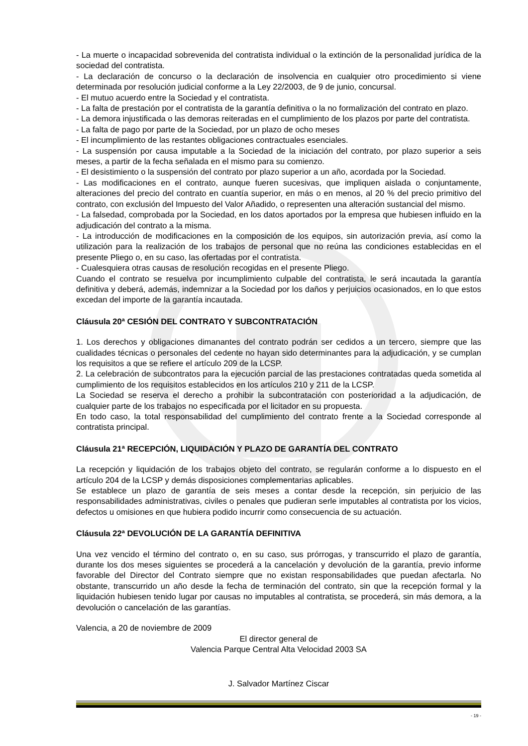- La muerte o incapacidad sobrevenida del contratista individual o la extinción de la personalidad jurídica de la sociedad del contratista.
- La declaración de concurso o la declaración de insolvencia en cualquier otro procedimiento si viene determinada por resolución judicial conforme a la Ley 22/2003, de 9 de junio, concursal.
- El mutuo acuerdo entre la Sociedad y el contratista.
- La falta de prestación por el contratista de la garantía definitiva o la no formalización del contrato en plazo.
- La demora injustificada o las demoras reiteradas en el cumplimiento de los plazos por parte del contratista.
- La falta de pago por parte de la Sociedad, por un plazo de ocho meses
- El incumplimiento de las restantes obligaciones contractuales esenciales.
- La suspensión por causa imputable a la Sociedad de la iniciación del contrato, por plazo superior a seis meses, a partir de la fecha señalada en el mismo para su comienzo.
- El desistimiento o la suspensión del contrato por plazo superior a un año, acordada por la Sociedad.
- Las modificaciones en el contrato, aunque fueren sucesivas, que impliquen aislada o conjuntamente, alteraciones del precio del contrato en cuantía superior, en más o en menos, al 20 % del precio primitivo del contrato, con exclusión del Impuesto del Valor Añadido, o representen una alteración sustancial del mismo.
- La falsedad, comprobada por la Sociedad, en los datos aportados por la empresa que hubiesen influido en la adjudicación del contrato a la misma.
- La introducción de modificaciones en la composición de los equipos, sin autorización previa, así como la utilización para la realización de los trabajos de personal que no reúna las condiciones establecidas en el presente Pliego o, en su caso, las ofertadas por el contratista.
- Cualesquiera otras causas de resolución recogidas en el presente Pliego.
Cuando el contrato se resuelva por incumplimiento culpable del contratista, le será incautada la garantía definitiva y deberá, además, indemnizar a la Sociedad por los daños y perjuicios ocasionados, en lo que estos excedan del importe de la garantía incautada.
Cláusula 20ª CESIÓN DEL CONTRATO Y SUBCONTRATACIÓN
1. Los derechos y obligaciones dimanantes del contrato podrán ser cedidos a un tercero, siempre que las cualidades técnicas o personales del cedente no hayan sido determinantes para la adjudicación, y se cumplan los requisitos a que se refiere el artículo 209 de la LCSP.
2. La celebración de subcontratos para la ejecución parcial de las prestaciones contratadas queda sometida al cumplimiento de los requisitos establecidos en los artículos 210 y 211 de la LCSP.
La Sociedad se reserva el derecho a prohibir la subcontratación con posterioridad a la adjudicación, de cualquier parte de los trabajos no especificada por el licitador en su propuesta.
En todo caso, la total responsabilidad del cumplimiento del contrato frente a la Sociedad corresponde al contratista principal.
Cláusula 21ª RECEPCIÓN, LIQUIDACIÓN Y PLAZO DE GARANTÍA DEL CONTRATO
La recepción y liquidación de los trabajos objeto del contrato, se regularán conforme a lo dispuesto en el artículo 204 de la LCSP y demás disposiciones complementarias aplicables.
Se establece un plazo de garantía de seis meses a contar desde la recepción, sin perjuicio de las responsabilidades administrativas, civiles o penales que pudieran serle imputables al contratista por los vicios, defectos u omisiones en que hubiera podido incurrir como consecuencia de su actuación.
Cláusula 22ª DEVOLUCIÓN DE LA GARANTÍA DEFINITIVA
Una vez vencido el término del contrato o, en su caso, sus prórrogas, y transcurrido el plazo de garantía, durante los dos meses siguientes se procederá a la cancelación y devolución de la garantía, previo informe favorable del Director del Contrato siempre que no existan responsabilidades que puedan afectarla. No obstante, transcurrido un año desde la fecha de terminación del contrato, sin que la recepción formal y la liquidación hubiesen tenido lugar por causas no imputables al contratista, se procederá, sin más demora, a la devolución o cancelación de las garantías.
Valencia, a 20 de noviembre de 2009
El director general de
Valencia Parque Central Alta Velocidad 2003 SA
J. Salvador Martínez Ciscar
- 19 -